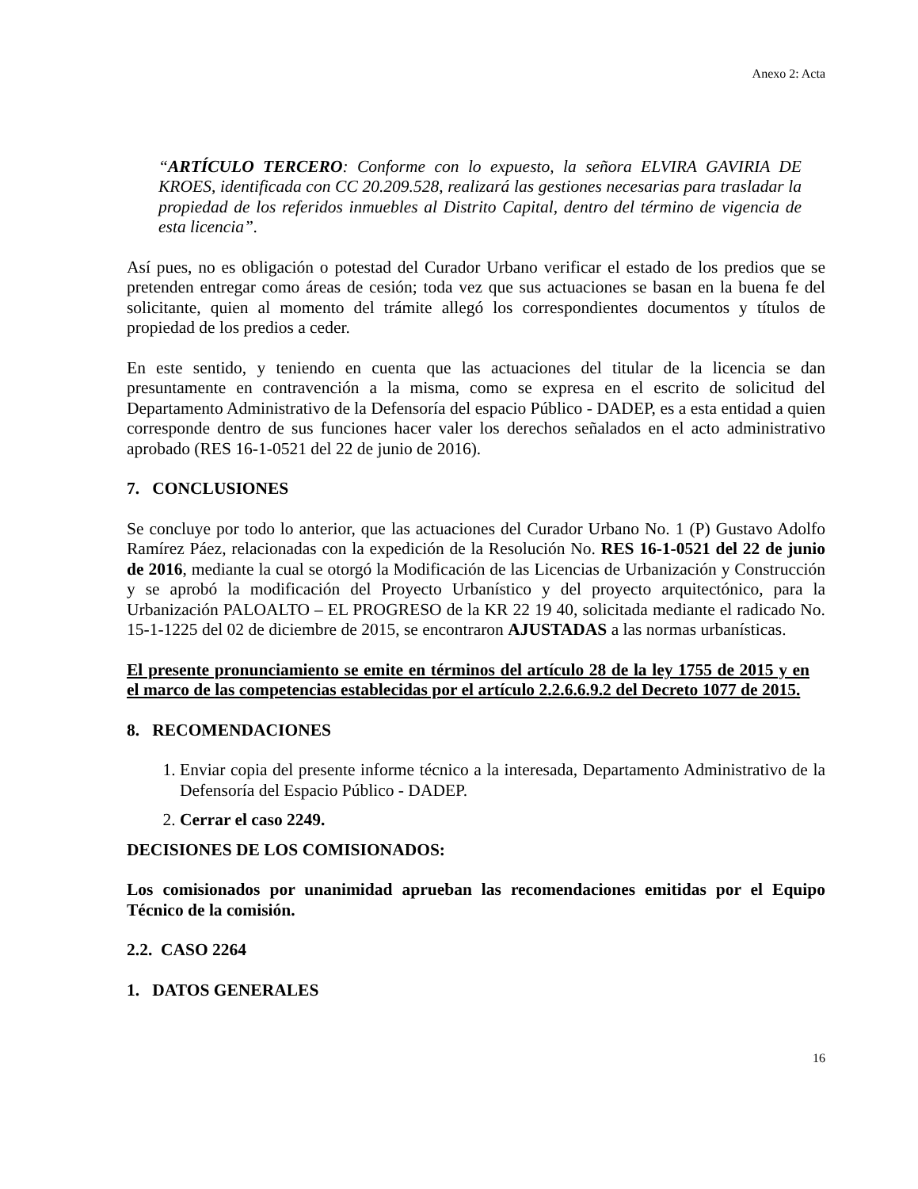Anexo 2: Acta
“ARTÍCULO TERCERO: Conforme con lo expuesto, la señora ELVIRA GAVIRIA DE KROES, identificada con CC 20.209.528, realizará las gestiones necesarias para trasladar la propiedad de los referidos inmuebles al Distrito Capital, dentro del término de vigencia de esta licencia”.
Así pues, no es obligación o potestad del Curador Urbano verificar el estado de los predios que se pretenden entregar como áreas de cesión; toda vez que sus actuaciones se basan en la buena fe del solicitante, quien al momento del trámite allegó los correspondientes documentos y títulos de propiedad de los predios a ceder.
En este sentido, y teniendo en cuenta que las actuaciones del titular de la licencia se dan presuntamente en contravención a la misma, como se expresa en el escrito de solicitud del Departamento Administrativo de la Defensoría del espacio Público - DADEP, es a esta entidad a quien corresponde dentro de sus funciones hacer valer los derechos señalados en el acto administrativo aprobado (RES 16-1-0521 del 22 de junio de 2016).
7. CONCLUSIONES
Se concluye por todo lo anterior, que las actuaciones del Curador Urbano No. 1 (P) Gustavo Adolfo Ramírez Páez, relacionadas con la expedición de la Resolución No. RES 16-1-0521 del 22 de junio de 2016, mediante la cual se otorgó la Modificación de las Licencias de Urbanización y Construcción y se aprobó la modificación del Proyecto Urbanístico y del proyecto arquitectónico, para la Urbanización PALOALTO – EL PROGRESO de la KR 22 19 40, solicitada mediante el radicado No. 15-1-1225 del 02 de diciembre de 2015, se encontraron AJUSTADAS a las normas urbanísticas.
El presente pronunciamiento se emite en términos del artículo 28 de la ley 1755 de 2015 y en el marco de las competencias establecidas por el artículo 2.2.6.6.9.2 del Decreto 1077 de 2015.
8. RECOMENDACIONES
1. Enviar copia del presente informe técnico a la interesada, Departamento Administrativo de la Defensoría del Espacio Público - DADEP.
2. Cerrar el caso 2249.
DECISIONES DE LOS COMISIONADOS:
Los comisionados por unanimidad aprueban las recomendaciones emitidas por el Equipo Técnico de la comisión.
2.2. CASO 2264
1. DATOS GENERALES
16